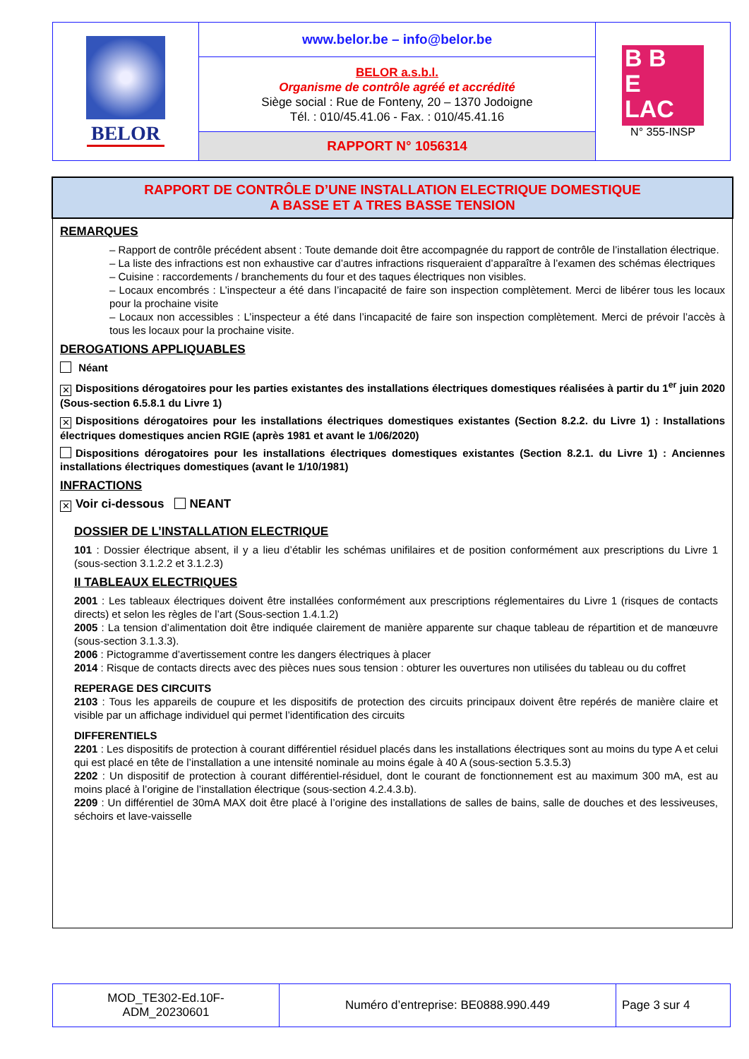| BELOR | www.belor.be – info@belor.be | B B E LAC N° 355-INSP |
| | BELOR a.s.b.l. Organisme de contrôle agréé et accrédité Siège social : Rue de Fonteny, 20 – 1370 Jodoigne Tél. : 010/45.41.06 - Fax. : 010/45.41.16 | |
| | RAPPORT N° 1056314 | |
RAPPORT DE CONTRÔLE D’UNE INSTALLATION ELECTRIQUE DOMESTIQUE
A BASSE ET A TRES BASSE TENSION
REMARQUES
– Rapport de contrôle précédent absent : Toute demande doit être accompagnée du rapport de contrôle de l’installation électrique.
– La liste des infractions est non exhaustive car d’autres infractions risqueraient d’apparaître à l’examen des schémas électriques
– Cuisine : raccordements / branchements du four et des taques électriques non visibles.
– Locaux encombrés : L’inspecteur a été dans l’incapacité de faire son inspection complètement. Merci de libérer tous les locaux pour la prochaine visite
– Locaux non accessibles : L’inspecteur a été dans l’incapacité de faire son inspection complètement. Merci de prévoir l’accès à tous les locaux pour la prochaine visite.
DEROGATIONS APPLIQUABLES
Néant
✕ Dispositions dérogatoires pour les parties existantes des installations électriques domestiques réalisées à partir du 1<sup>er</sup> juin 2020 (Sous-section 6.5.8.1 du Livre 1)
✕ Dispositions dérogatoires pour les installations électriques domestiques existantes (Section 8.2.2. du Livre 1) : Installations électriques domestiques ancien RGIE (après 1981 et avant le 1/06/2020)
Dispositions dérogatoires pour les installations électriques domestiques existantes (Section 8.2.1. du Livre 1) : Anciennes installations électriques domestiques (avant le 1/10/1981)
INFRACTIONS
✕ Voir ci-dessous NEANT
DOSSIER DE L’INSTALLATION ELECTRIQUE
101 : Dossier électrique absent, il y a lieu d’établir les schémas unifilaires et de position conformément aux prescriptions du Livre 1 (sous-section 3.1.2.2 et 3.1.2.3)
II TABLEAUX ELECTRIQUES
2001 : Les tableaux électriques doivent être installées conformément aux prescriptions réglementaires du Livre 1 (risques de contacts directs) et selon les règles de l’art (Sous-section 1.4.1.2)
2005 : La tension d’alimentation doit être indiquée clairement de manière apparente sur chaque tableau de répartition et de manœuvre (sous-section 3.1.3.3).
2006 : Pictogramme d’avertissement contre les dangers électriques à placer
2014 : Risque de contacts directs avec des pièces nues sous tension : obturer les ouvertures non utilisées du tableau ou du coffret
REPERAGE DES CIRCUITS
2103 : Tous les appareils de coupure et les dispositifs de protection des circuits principaux doivent être repérés de manière claire et visible par un affichage individuel qui permet l’identification des circuits
DIFFERENTIELS
2201 : Les dispositifs de protection à courant différentiel résiduel placés dans les installations électriques sont au moins du type A et celui qui est placé en tête de l’installation a une intensité nominale au moins égale à 40 A (sous-section 5.3.5.3)
2202 : Un dispositif de protection à courant différentiel-résiduel, dont le courant de fonctionnement est au maximum 300 mA, est au moins placé à l’origine de l’installation électrique (sous-section 4.2.4.3.b).
2209 : Un différentiel de 30mA MAX doit être placé à l’origine des installations de salles de bains, salle de douches et des lessiveuses, séchoirs et lave-vaisselle
| MOD_TE302-Ed.10F- ADM_20230601 | Numéro d’entreprise: BE0888.990.449 | Page 3 sur 4 |